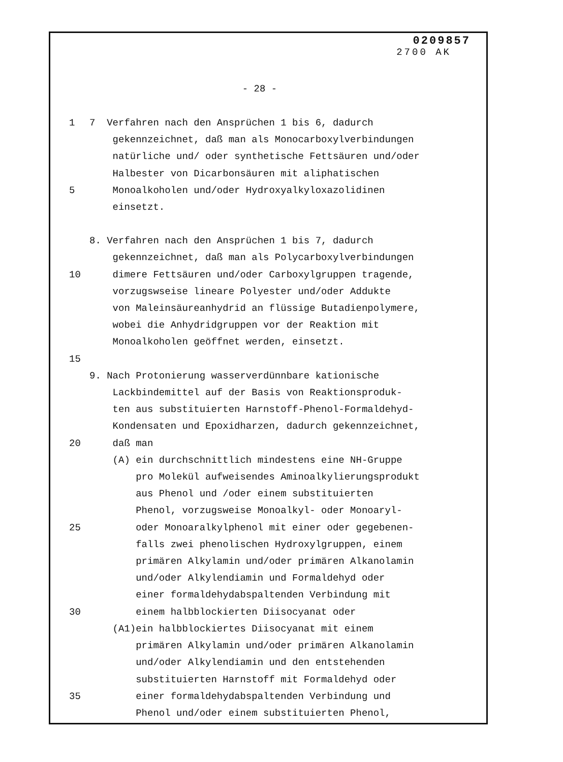0209857
2700 AK
- 28 -
1 7 Verfahren nach den Ansprüchen 1 bis 6, dadurch
gekennzeichnet, daß man als Monocarboxylverbindungen
natürliche und/ oder synthetische Fettsäuren und/oder
Halbester von Dicarbonsäuren mit aliphatischen
5 Monoalkoholen und/oder Hydroxyalkyloxazolidinen
einsetzt.
8. Verfahren nach den Ansprüchen 1 bis 7, dadurch
gekennzeichnet, daß man als Polycarboxylverbindungen
10 dimere Fettsäuren und/oder Carboxylgruppen tragende,
vorzugswseise lineare Polyester und/oder Addukte
von Maleinsäureanhydrid an flüssige Butadienpolymere,
wobei die Anhydridgruppen vor der Reaktion mit
Monoalkoholen geöffnet werden, einsetzt.
15
9. Nach Protonierung wasserverdünnbare kationische
Lackbindemittel auf der Basis von Reaktionsproduk-
ten aus substituierten Harnstoff-Phenol-Formaldehyd-
Kondensaten und Epoxidharzen, dadurch gekennzeichnet,
20 daß man
(A) ein durchschnittlich mindestens eine NH-Gruppe
pro Molekül aufweisendes Aminoalkylierungsprodukt
aus Phenol und /oder einem substituierten
Phenol, vorzugsweise Monoalkyl- oder Monoaryl-
25 oder Monoaralkylphenol mit einer oder gegebenen-
falls zwei phenolischen Hydroxylgruppen, einem
primären Alkylamin und/oder primären Alkanolamin
und/oder Alkylendiamin und Formaldehyd oder
einer formaldehydabspaltenden Verbindung mit
30 einem halbblockierten Diisocyanat oder
(A1)ein halbblockiertes Diisocyanat mit einem
primären Alkylamin und/oder primären Alkanolamin
und/oder Alkylendiamin und den entstehenden
substituierten Harnstoff mit Formaldehyd oder
35 einer formaldehydabspaltenden Verbindung und
Phenol und/oder einem substituierten Phenol,